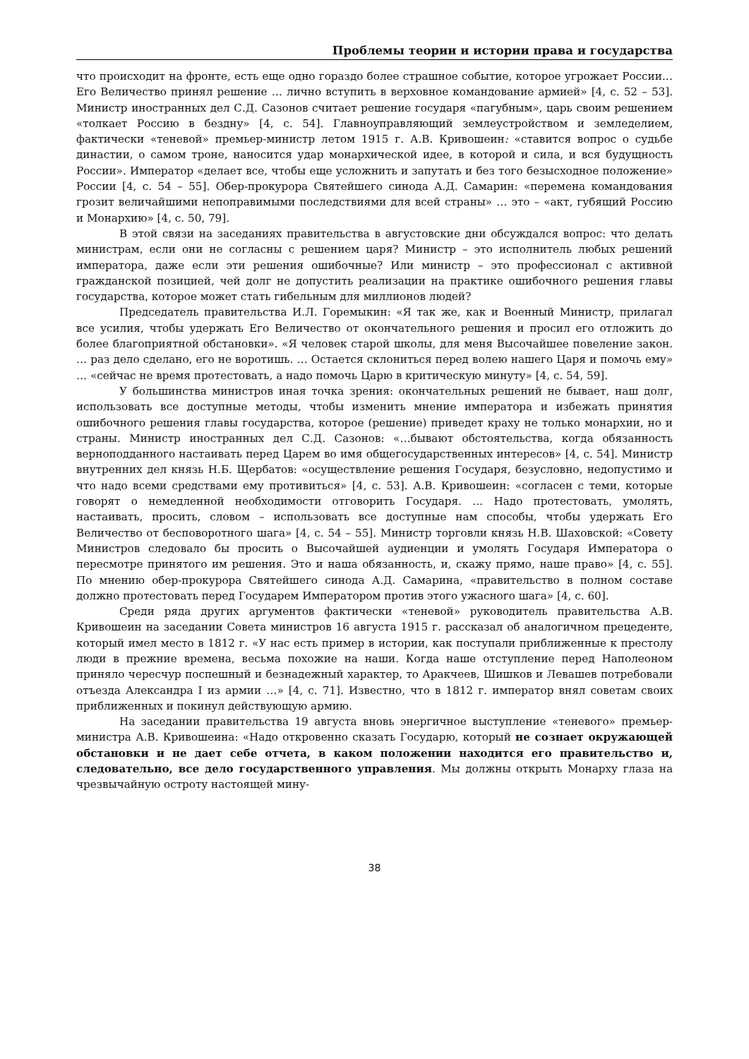Проблемы теории и истории права и государства
что происходит на фронте, есть еще одно гораздо более страшное событие, которое угрожает России… Его Величество принял решение … лично вступить в верховное командование армией» [4, с. 52 – 53]. Министр иностранных дел С.Д. Сазонов считает решение государя «пагубным», царь своим решением «толкает Россию в бездну» [4, с. 54]. Главноуправляющий землеустройством и земледелием, фактически «теневой» премьер-министр летом 1915 г. А.В. Кривошеин: «ставится вопрос о судьбе династии, о самом троне, наносится удар монархической идее, в которой и сила, и вся будущность России». Император «делает все, чтобы еще усложнить и запутать и без того безысходное положение» России [4, с. 54 – 55]. Обер-прокурора Святейшего синода А.Д. Самарин: «перемена командования грозит величайшими непоправимыми последствиями для всей страны» … это – «акт, губящий Россию и Монархию» [4, с. 50, 79].
В этой связи на заседаниях правительства в августовские дни обсуждался вопрос: что делать министрам, если они не согласны с решением царя? Министр – это исполнитель любых решений императора, даже если эти решения ошибочные? Или министр – это профессионал с активной гражданской позицией, чей долг не допустить реализации на практике ошибочного решения главы государства, которое может стать гибельным для миллионов людей?
Председатель правительства И.Л. Горемыкин: «Я так же, как и Военный Министр, прилагал все усилия, чтобы удержать Его Величество от окончательного решения и просил его отложить до более благоприятной обстановки». «Я человек старой школы, для меня Высочайшее повеление закон. … раз дело сделано, его не воротишь. … Остается склониться перед волею нашего Царя и помочь ему» … «сейчас не время протестовать, а надо помочь Царю в критическую минуту» [4, с. 54, 59].
У большинства министров иная точка зрения: окончательных решений не бывает, наш долг, использовать все доступные методы, чтобы изменить мнение императора и избежать принятия ошибочного решения главы государства, которое (решение) приведет краху не только монархии, но и страны. Министр иностранных дел С.Д. Сазонов: «…бывают обстоятельства, когда обязанность верноподданного настаивать перед Царем во имя общегосударственных интересов» [4, с. 54]. Министр внутренних дел князь Н.Б. Щербатов: «осуществление решения Государя, безусловно, недопустимо и что надо всеми средствами ему противиться» [4, с. 53]. А.В. Кривошеин: «согласен с теми, которые говорят о немедленной необходимости отговорить Государя. … Надо протестовать, умолять, настаивать, просить, словом – использовать все доступные нам способы, чтобы удержать Его Величество от бесповоротного шага» [4, с. 54 – 55]. Министр торговли князь Н.В. Шаховской: «Совету Министров следовало бы просить о Высочайшей аудиенции и умолять Государя Императора о пересмотре принятого им решения. Это и наша обязанность, и, скажу прямо, наше право» [4, с. 55]. По мнению обер-прокурора Святейшего синода А.Д. Самарина, «правительство в полном составе должно протестовать перед Государем Императором против этого ужасного шага» [4, с. 60].
Среди ряда других аргументов фактически «теневой» руководитель правительства А.В. Кривошеин на заседании Совета министров 16 августа 1915 г. рассказал об аналогичном прецеденте, который имел место в 1812 г. «У нас есть пример в истории, как поступали приближенные к престолу люди в прежние времена, весьма похожие на наши. Когда наше отступление перед Наполеоном приняло чересчур поспешный и безнадежный характер, то Аракчеев, Шишков и Левашев потребовали отъезда Александра I из армии …» [4, с. 71]. Известно, что в 1812 г. император внял советам своих приближенных и покинул действующую армию.
На заседании правительства 19 августа вновь энергичное выступление «теневого» премьер-министра А.В. Кривошеина: «Надо откровенно сказать Государю, который не сознает окружающей обстановки и не дает себе отчета, в каком положении находится его правительство и, следовательно, все дело государственного управления. Мы должны открыть Монарху глаза на чрезвычайную остроту настоящей мину-
38